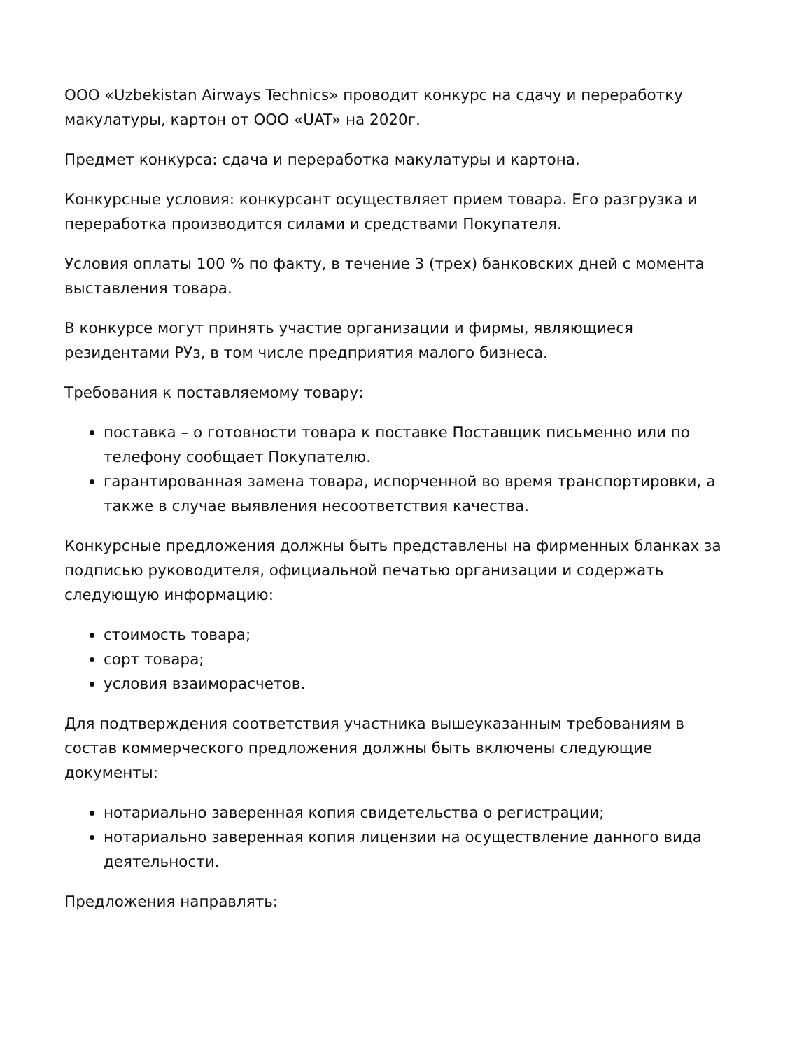ООО «Uzbekistan Airways Technics» проводит конкурс на сдачу и переработку макулатуры, картон от ООО «UAT» на 2020г.
Предмет конкурса: сдача и переработка макулатуры и картона.
Конкурсные условия: конкурсант осуществляет прием товара. Его разгрузка и переработка производится силами и средствами Покупателя.
Условия оплаты 100 % по факту, в течение 3 (трех) банковских дней с момента выставления товара.
В конкурсе могут принять участие организации и фирмы, являющиеся резидентами РУз, в том числе предприятия малого бизнеса.
Требования к поставляемому товару:
поставка – о готовности товара к поставке Поставщик письменно или по телефону сообщает Покупателю.
гарантированная замена товара, испорченной во время транспортировки, а также в случае выявления несоответствия качества.
Конкурсные предложения должны быть представлены на фирменных бланках за подписью руководителя, официальной печатью организации и содержать следующую информацию:
стоимость товара;
сорт товара;
условия взаиморасчетов.
Для подтверждения соответствия участника вышеуказанным требованиям в состав коммерческого предложения должны быть включены следующие документы:
нотариально заверенная копия свидетельства о регистрации;
нотариально заверенная копия лицензии на осуществление данного вида деятельности.
Предложения направлять: